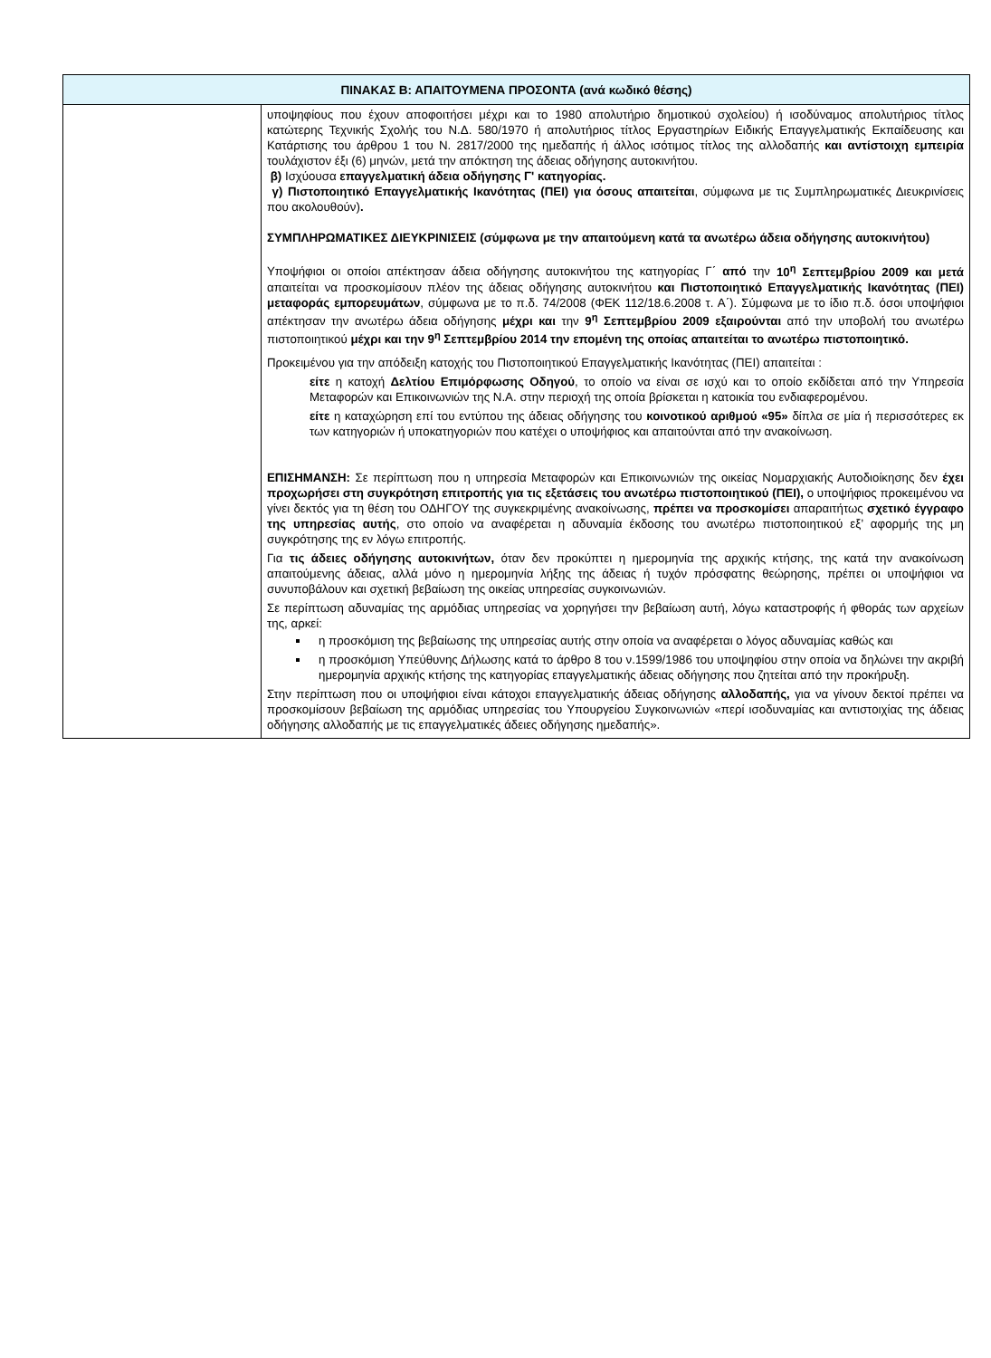| ΠΙΝΑΚΑΣ Β: ΑΠΑΙΤΟΥΜΕΝΑ ΠΡΟΣΟΝΤΑ (ανά κωδικό θέσης) | |
| --- | --- |
| | υποψηφίους που έχουν αποφοιτήσει μέχρι και το 1980 απολυτήριο δημοτικού σχολείου) ή ισοδύναμος απολυτήριος τίτλος κατώτερης Τεχνικής Σχολής του Ν.Δ. 580/1970 ή απολυτήριος τίτλος Εργαστηρίων Ειδικής Επαγγελματικής Εκπαίδευσης και Κατάρτισης του άρθρου 1 του Ν. 2817/2000 της ημεδαπής ή άλλος ισότιμος τίτλος της αλλοδαπής και αντίστοιχη εμπειρία τουλάχιστον έξι (6) μηνών, μετά την απόκτηση της άδειας οδήγησης αυτοκινήτου. β) Ισχύουσα επαγγελματική άδεια οδήγησης Γ' κατηγορίας. γ) Πιστοποιητικό Επαγγελματικής Ικανότητας (ΠΕΙ) για όσους απαιτείται , σύμφωνα με τις Συμπληρωματικές Διευκρινίσεις που ακολουθούν) . ΣΥΜΠΛΗΡΩΜΑΤΙΚΕΣ ΔΙΕΥΚΡΙΝΙΣΕΙΣ (σύμφωνα με την απαιτούμενη κατά τα ανωτέρω άδεια οδήγησης αυτοκινήτου) Υποψήφιοι οι οποίοι απέκτησαν άδεια οδήγησης αυτοκινήτου της κατηγορίας Γ΄ από την 10<sup>η</sup> Σεπτεμβρίου 2009 και μετά απαιτείται να προσκομίσουν πλέον της άδειας οδήγησης αυτοκινήτου και Πιστοποιητικό Επαγγελματικής Ικανότητας (ΠΕΙ) μεταφοράς εμπορευμάτων , σύμφωνα με το π.δ. 74/2008 (ΦΕΚ 112/18.6.2008 τ. Α΄). Σύμφωνα με το ίδιο π.δ. όσοι υποψήφιοι απέκτησαν την ανωτέρω άδεια οδήγησης μέχρι και την 9<sup>η</sup> Σεπτεμβρίου 2009 εξαιρούνται από την υποβολή του ανωτέρω πιστοποιητικού μέχρι και την 9<sup>η</sup> Σεπτεμβρίου 2014 την επομένη της οποίας απαιτείται το ανωτέρω πιστοποιητικό. Προκειμένου για την απόδειξη κατοχής του Πιστοποιητικού Επαγγελματικής Ικανότητας (ΠΕΙ) απαιτείται : είτε η κατοχή Δελτίου Επιμόρφωσης Οδηγού , το οποίο να είναι σε ισχύ και το οποίο εκδίδεται από την Υπηρεσία Μεταφορών και Επικοινωνιών της Ν.Α. στην περιοχή της οποία βρίσκεται η κατοικία του ενδιαφερομένου. είτε η καταχώρηση επί του εντύπου της άδειας οδήγησης του κοινοτικού αριθμού «95» δίπλα σε μία ή περισσότερες εκ των κατηγοριών ή υποκατηγοριών που κατέχει ο υποψήφιος και απαιτούνται από την ανακοίνωση. ΕΠΙΣΗΜΑΝΣΗ: Σε περίπτωση που η υπηρεσία Μεταφορών και Επικοινωνιών της οικείας Νομαρχιακής Αυτοδιοίκησης δεν έχει προχωρήσει στη συγκρότηση επιτροπής για τις εξετάσεις του ανωτέρω πιστοποιητικού (ΠΕΙ), ο υποψήφιος προκειμένου να γίνει δεκτός για τη θέση του ΟΔΗΓΟΥ της συγκεκριμένης ανακοίνωσης, πρέπει να προσκομίσει απαραιτήτως σχετικό έγγραφο της υπηρεσίας αυτής , στο οποίο να αναφέρεται η αδυναμία έκδοσης του ανωτέρω πιστοποιητικού εξ’ αφορμής της μη συγκρότησης της εν λόγω επιτροπής. Για τις άδειες οδήγησης αυτοκινήτων, όταν δεν προκύπτει η ημερομηνία της αρχικής κτήσης, της κατά την ανακοίνωση απαιτούμενης άδειας, αλλά μόνο η ημερομηνία λήξης της άδειας ή τυχόν πρόσφατης θεώρησης, πρέπει οι υποψήφιοι να συνυποβάλουν και σχετική βεβαίωση της οικείας υπηρεσίας συγκοινωνιών. Σε περίπτωση αδυναμίας της αρμόδιας υπηρεσίας να χορηγήσει την βεβαίωση αυτή, λόγω καταστροφής ή φθοράς των αρχείων της, αρκεί: η προσκόμιση της βεβαίωσης της υπηρεσίας αυτής στην οποία να αναφέρεται ο λόγος αδυναμίας καθώς και η προσκόμιση Υπεύθυνης Δήλωσης κατά το άρθρο 8 του ν.1599/1986 του υποψηφίου στην οποία να δηλώνει την ακριβή ημερομηνία αρχικής κτήσης της κατηγορίας επαγγελματικής άδειας οδήγησης που ζητείται από την προκήρυξη. Στην περίπτωση που οι υποψήφιοι είναι κάτοχοι επαγγελματικής άδειας οδήγησης αλλοδαπής, για να γίνουν δεκτοί πρέπει να προσκομίσουν βεβαίωση της αρμόδιας υπηρεσίας του Υπουργείου Συγκοινωνιών «περί ισοδυναμίας και αντιστοιχίας της άδειας οδήγησης αλλοδαπής με τις επαγγελματικές άδειες οδήγησης ημεδαπής». |